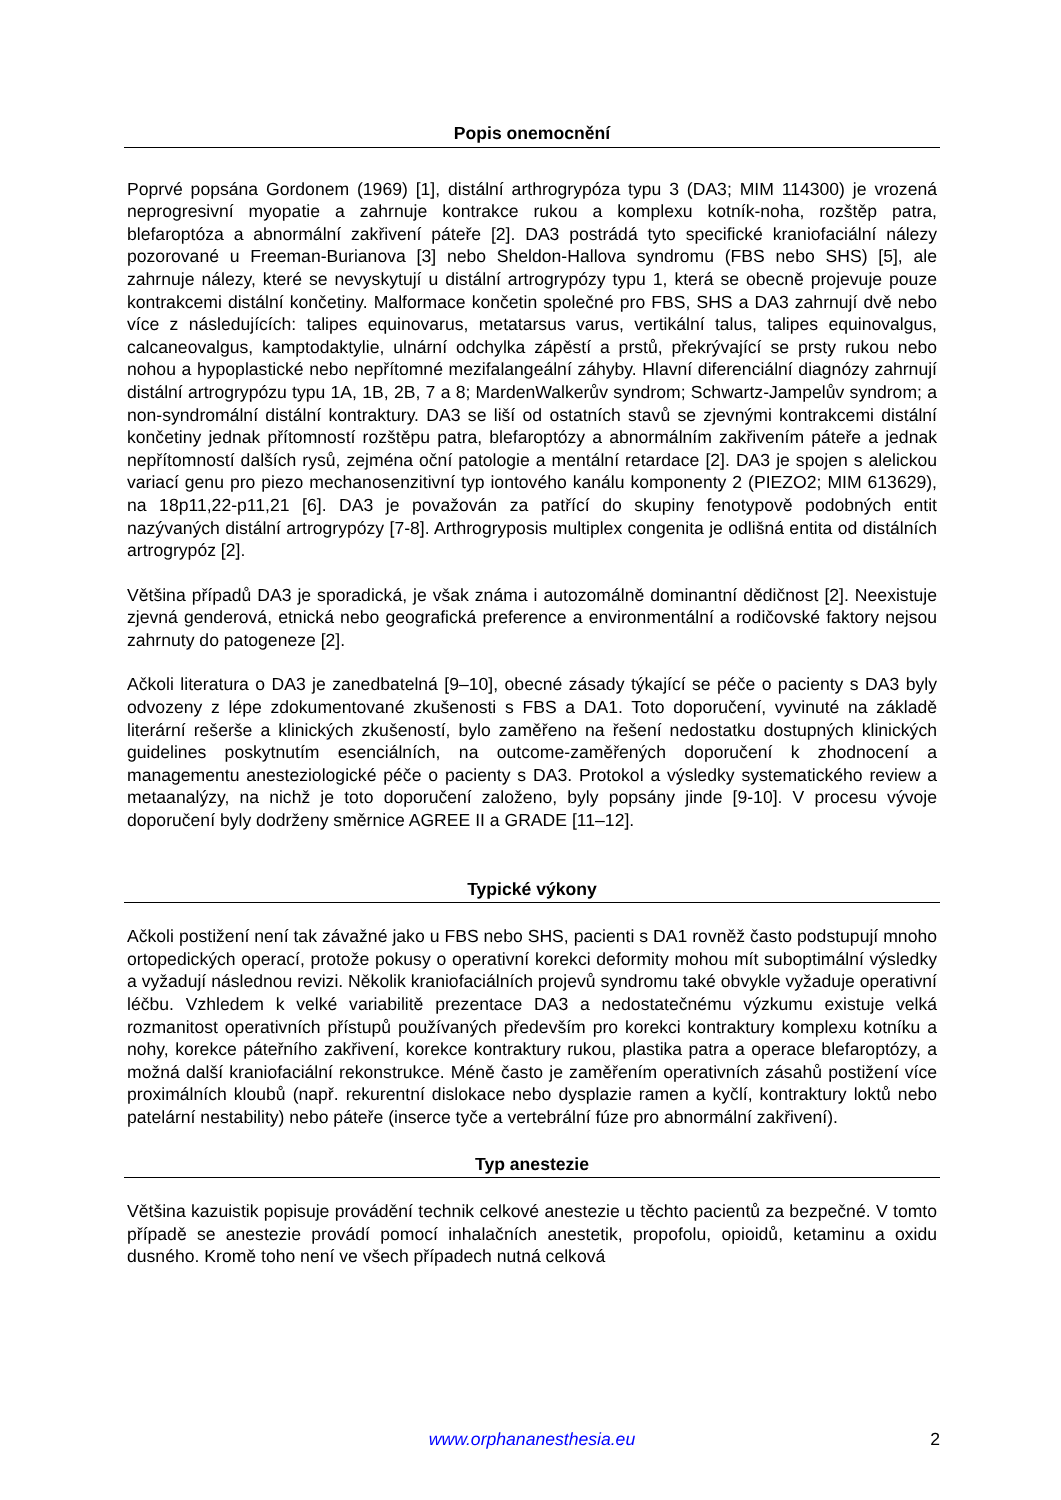Popis onemocnění
Poprvé popsána Gordonem (1969) [1], distální arthrogrypóza typu 3 (DA3; MIM 114300) je vrozená neprogresivní myopatie a zahrnuje kontrakce rukou a komplexu kotník-noha, rozštěp patra, blefaroptóza a abnormální zakřivení páteře [2]. DA3 postrádá tyto specifické kraniofaciální nálezy pozorované u Freeman-Burianova [3] nebo Sheldon-Hallova syndromu (FBS nebo SHS) [5], ale zahrnuje nálezy, které se nevyskytují u distální artrogrypózy typu 1, která se obecně projevuje pouze kontrakcemi distální končetiny. Malformace končetin společné pro FBS, SHS a DA3 zahrnují dvě nebo více z následujících: talipes equinovarus, metatarsus varus, vertikální talus, talipes equinovalgus, calcaneovalgus, kamptodaktylie, ulnární odchylka zápěstí a prstů, překrývající se prsty rukou nebo nohou a hypoplastické nebo nepřítomné mezifalangeální záhyby. Hlavní diferenciální diagnózy zahrnují distální artrogrypózu typu 1A, 1B, 2B, 7 a 8; MardenWalkerův syndrom; Schwartz-Jampelův syndrom; a non-syndromální distální kontraktury. DA3 se liší od ostatních stavů se zjevnými kontrakcemi distální končetiny jednak přítomností rozštěpu patra, blefaroptózy a abnormálním zakřivením páteře a jednak nepřítomností dalších rysů, zejména oční patologie a mentální retardace [2]. DA3 je spojen s alelickou variací genu pro piezo mechanosenzitivní typ iontového kanálu komponenty 2 (PIEZO2; MIM 613629), na 18p11,22-p11,21 [6]. DA3 je považován za patřící do skupiny fenotypově podobných entit nazývaných distální artrogrypózy [7-8]. Arthrogryposis multiplex congenita je odlišná entita od distálních artrogrypóz [2].
Většina případů DA3 je sporadická, je však známa i autozomálně dominantní dědičnost [2]. Neexistuje zjevná genderová, etnická nebo geografická preference a environmentální a rodičovské faktory nejsou zahrnuty do patogeneze [2].
Ačkoli literatura o DA3 je zanedbatelná [9–10], obecné zásady týkající se péče o pacienty s DA3 byly odvozeny z lépe zdokumentované zkušenosti s FBS a DA1. Toto doporučení, vyvinuté na základě literární rešerše a klinických zkušeností, bylo zaměřeno na řešení nedostatku dostupných klinických guidelines poskytnutím esenciálních, na outcome-zaměřených doporučení k zhodnocení a managementu anesteziologické péče o pacienty s DA3. Protokol a výsledky systematického review a metaanalýzy, na nichž je toto doporučení založeno, byly popsány jinde [9-10]. V procesu vývoje doporučení byly dodrženy směrnice AGREE II a GRADE [11–12].
Typické výkony
Ačkoli postižení není tak závažné jako u FBS nebo SHS, pacienti s DA1 rovněž často podstupují mnoho ortopedických operací, protože pokusy o operativní korekci deformity mohou mít suboptimální výsledky a vyžadují následnou revizi. Několik kraniofaciálních projevů syndromu také obvykle vyžaduje operativní léčbu. Vzhledem k velké variabilitě prezentace DA3 a nedostatečnému výzkumu existuje velká rozmanitost operativních přístupů používaných především pro korekci kontraktury komplexu kotníku a nohy, korekce páteřního zakřivení, korekce kontraktury rukou, plastika patra a operace blefaroptózy, a možná další kraniofaciální rekonstrukce. Méně často je zaměřením operativních zásahů postižení více proximálních kloubů (např. rekurentní dislokace nebo dysplazie ramen a kyčlí, kontraktury loktů nebo patelární nestability) nebo páteře (inserce tyče a vertebrální fúze pro abnormální zakřivení).
Typ anestezie
Většina kazuistik popisuje provádění technik celkové anestezie u těchto pacientů za bezpečné. V tomto případě se anestezie provádí pomocí inhalačních anestetik, propofolu, opioidů, ketaminu a oxidu dusného. Kromě toho není ve všech případech nutná celková
www.orphananesthesia.eu 2